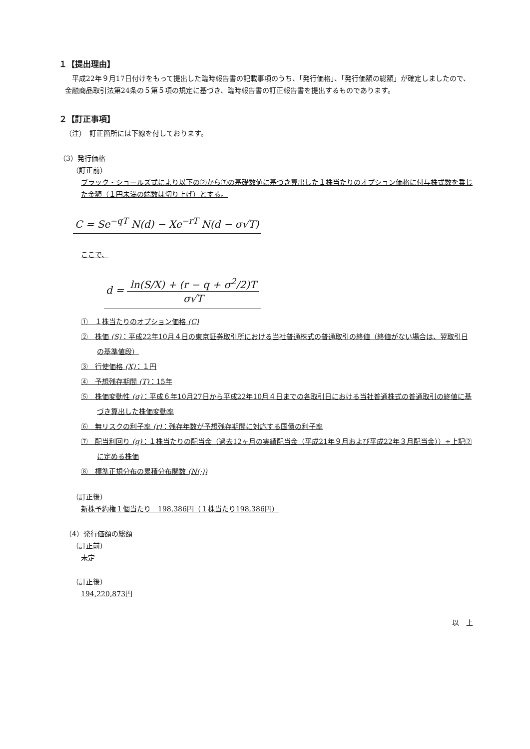１【提出理由】
　平成22年９月17日付けをもって提出した臨時報告書の記載事項のうち、「発行価格」、「発行価額の総額」が確定しましたので、金融商品取引法第24条の５第５項の規定に基づき、臨時報告書の訂正報告書を提出するものであります。
２【訂正事項】
（注）　訂正箇所には下線を付しております。
（3）発行価格
（訂正前）
ブラック・ショールズ式により以下の②から⑦の基礎数値に基づき算出した１株当たりのオプション価格に付与株式数を乗じた金額（１円未満の端数は切り上げ）とする。
C = Se<sup>−qT</sup> N(d) − Xe<sup>−rT</sup> N(d − σ√T)
ここで、
d = ln(S/X) + (r − q + σ<sup>2</sup>/2)T σ√T
①　１株当たりのオプション価格 (C)
②　株価 (S)：平成22年10月４日の東京証券取引所における当社普通株式の普通取引の終値（終値がない場合は、翌取引日の基準値段）
③　行使価格 (X)：１円
④　予想残存期間 (T)：15年
⑤　株価変動性 (σ)：平成６年10月27日から平成22年10月４日までの各取引日における当社普通株式の普通取引の終値に基づき算出した株価変動率
⑥　無リスクの利子率 (r)：残存年数が予想残存期間に対応する国債の利子率
⑦　配当利回り (q)：１株当たりの配当金（過去12ヶ月の実績配当金（平成21年９月および平成22年３月配当金））÷上記②に定める株価
⑧　標準正規分布の累積分布関数 (N(·))
（訂正後）
新株予約権１個当たり　198,386円（１株当たり198,386円）
（4）発行価額の総額
（訂正前）
未定
（訂正後）
194,220,873円
以　上